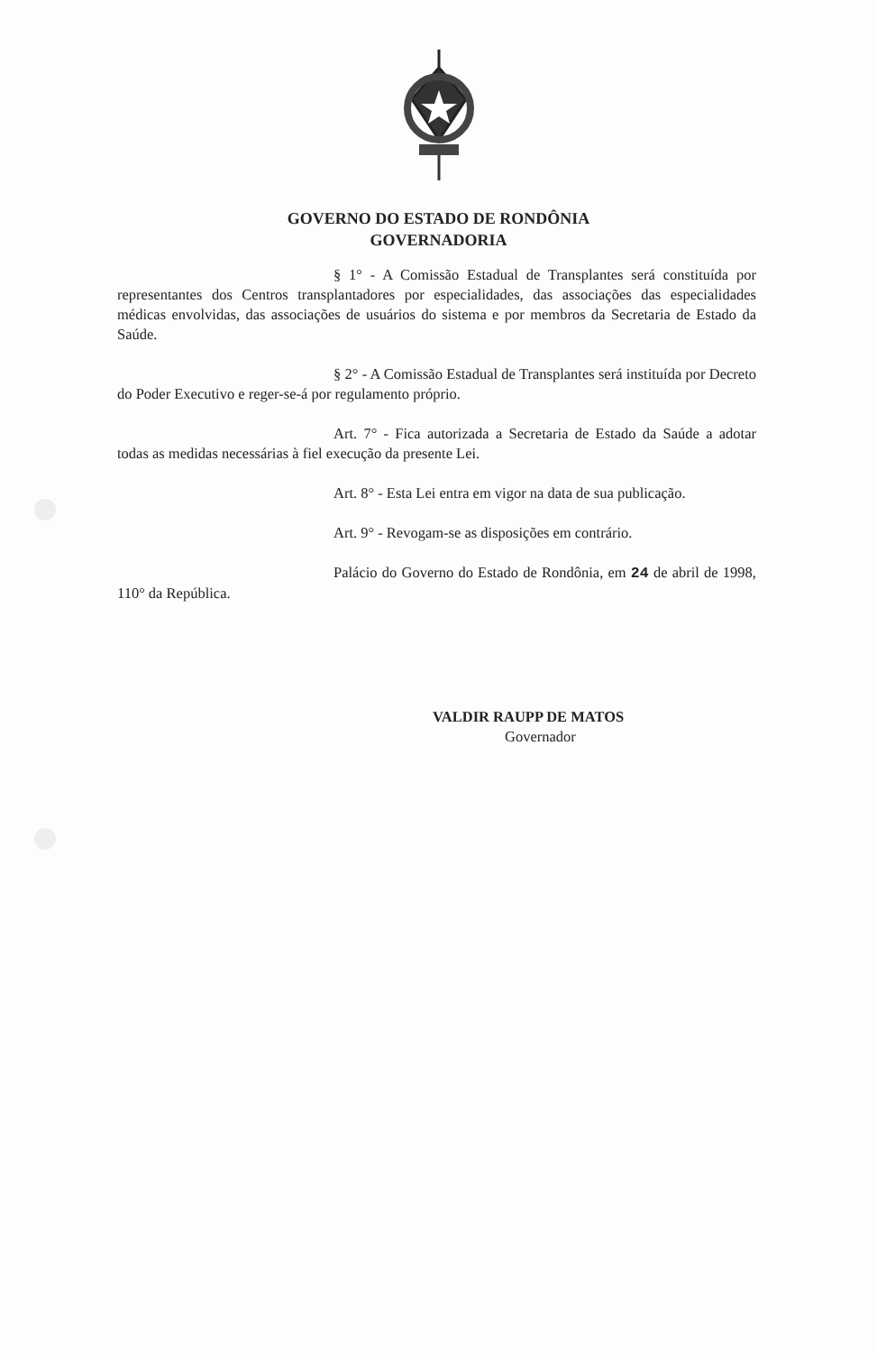GOVERNO DO ESTADO DE RONDÔNIA
GOVERNADORIA
§ 1° - A Comissão Estadual de Transplantes será constituída por representantes dos Centros transplantadores por especialidades, das associações das especialidades médicas envolvidas, das associações de usuários do sistema e por membros da Secretaria de Estado da Saúde.
§ 2° - A Comissão Estadual de Transplantes será instituída por Decreto do Poder Executivo e reger-se-á por regulamento próprio.
Art. 7° - Fica autorizada a Secretaria de Estado da Saúde a adotar todas as medidas necessárias à fiel execução da presente Lei.
Art. 8° - Esta Lei entra em vigor na data de sua publicação.
Art. 9° - Revogam-se as disposições em contrário.
Palácio do Governo do Estado de Rondônia, em 24 de abril de 1998, 110° da República.
VALDIR RAUPP DE MATOS
Governador